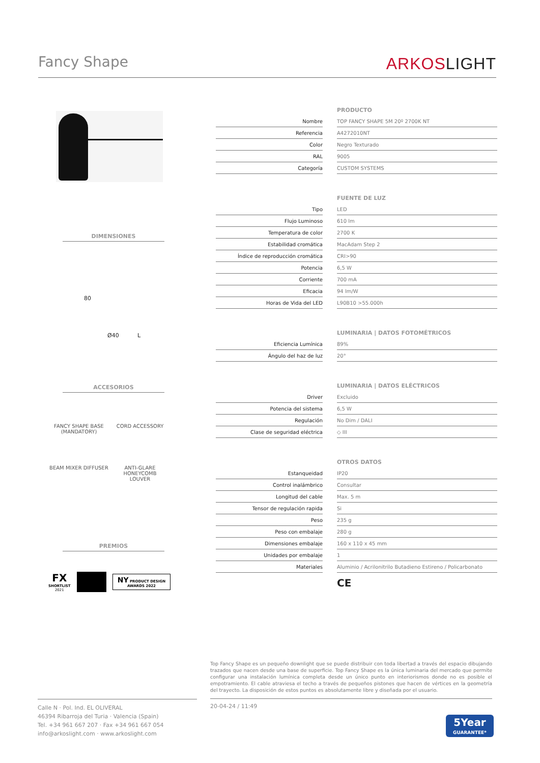Fancy Shape ARKOSLIGHT
DIMENSIONES
80
Ø40 L
ACCESORIOS
FANCY SHAPE BASE
(MANDATORY)
CORD ACCESSORY
BEAM MIXER DIFFUSER
ANTI-GLARE HONEYCOMB
LOUVER
PREMIOS
FX
SHORTLIST
2021
NY PRODUCT DESIGN AWARDS 2022
| | | PRODUCTO |
| Nombre | | TOP FANCY SHAPE 5M 20º 2700K NT |
| Referencia | | A4272010NT |
| Color | | Negro Texturado |
| RAL | | 9005 |
| Categoría | | CUSTOM SYSTEMS |
| | | FUENTE DE LUZ |
| Tipo | | LED |
| Flujo Luminoso | | 610 lm |
| Temperatura de color | | 2700 K |
| Estabilidad cromática | | MacAdam Step 2 |
| Índice de reproducción cromática | | CRI>90 |
| Potencia | | 6,5 W |
| Corriente | | 700 mA |
| Eficacia | | 94 lm/W |
| Horas de Vida del LED | | L90B10 >55.000h |
| | | LUMINARIA / DATOS FOTOMÉTRICOS |
| Eficiencia Lumínica | | 89% |
| Ángulo del haz de luz | | 20° |
| | | LUMINARIA / DATOS ELÉCTRICOS |
| Driver | | Excluido |
| Potencia del sistema | | 6,5 W |
| Regulación | | No Dim / DALI |
| Clase de seguridad eléctrica | | ◇ III |
| | | OTROS DATOS |
| Estanqueidad | | IP20 |
| Control inalámbrico | | Consultar |
| Longitud del cable | | Max. 5 m |
| Tensor de regulación rapida | | Si |
| Peso | | 235 g |
| Peso con embalaje | | 280 g |
| Dimensiones embalaje | | 160 x 110 x 45 mm |
| Unidades por embalaje | | 1 |
| Materiales | | Aluminio / Acrilonitrilo Butadieno Estireno / Policarbonato |
| | | CE |
Top Fancy Shape es un pequeño downlight que se puede distribuir con toda libertad a través del espacio dibujando trazados que nacen desde una base de superficie. Top Fancy Shape es la única luminaria del mercado que permite configurar una instalación lumínica completa desde un único punto en interiorismos donde no es posible el empotramiento. El cable atraviesa el techo a través de pequeños pistones que hacen de vértices en la geometría del trayecto. La disposición de estos puntos es absolutamente libre y diseñada por el usuario.
Calle N · Pol. Ind. EL OLIVERAL
46394 Ribarroja del Turia · Valencia (Spain)
Tel. +34 961 667 207 · Fax +34 961 667 054
info@arkoslight.com · www.arkoslight.com
20-04-24 / 11:49
5Year
GUARANTEE*